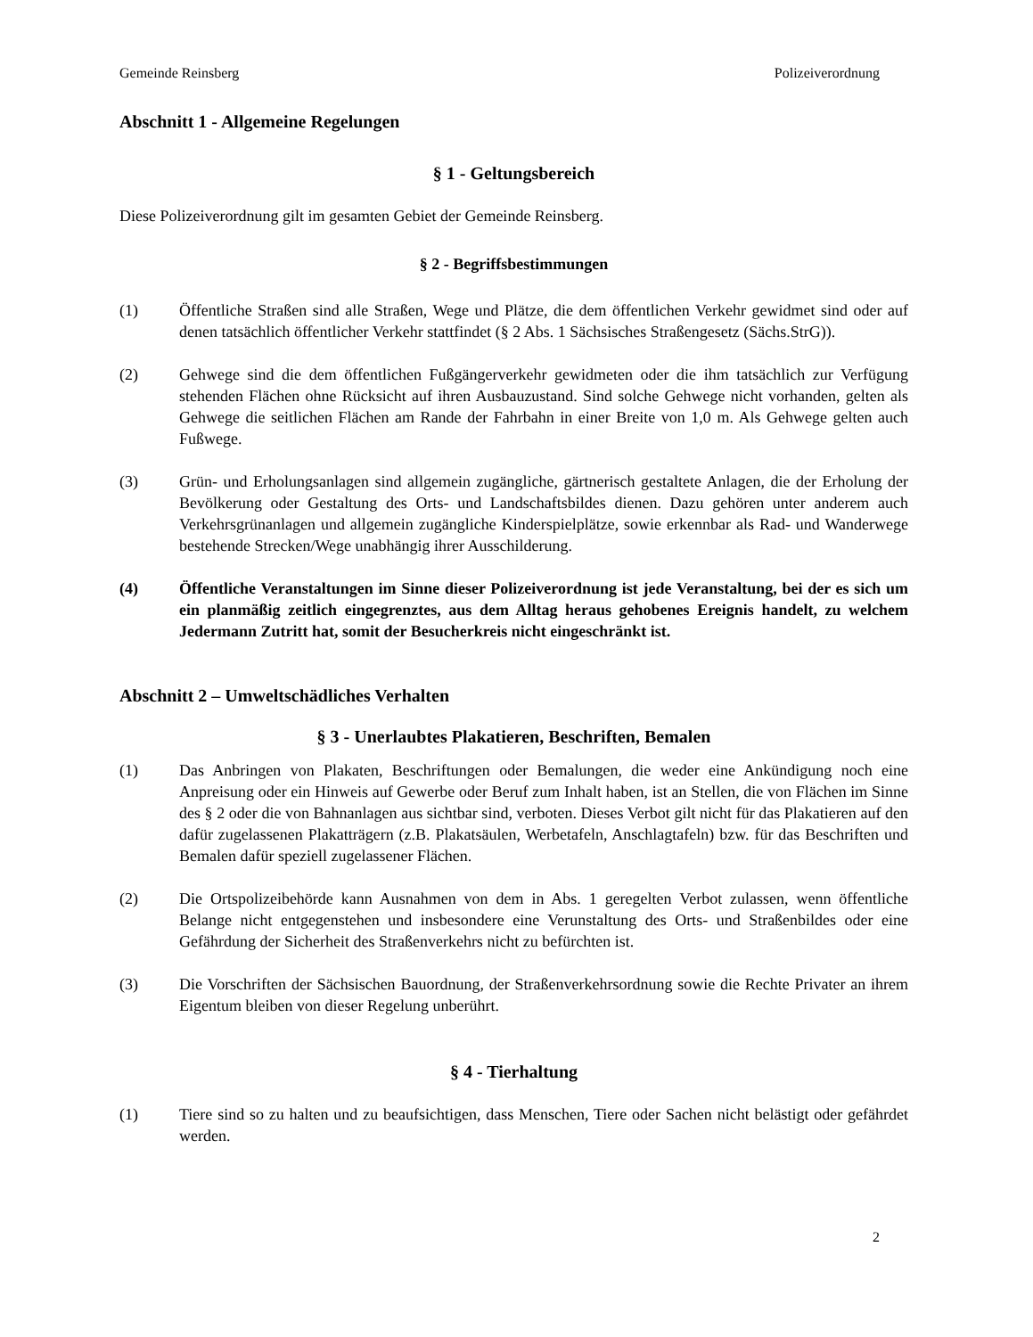Gemeinde Reinsberg Polizeiverordnung
Abschnitt 1 - Allgemeine Regelungen
§ 1 - Geltungsbereich
Diese Polizeiverordnung gilt im gesamten Gebiet der Gemeinde Reinsberg.
§ 2 - Begriffsbestimmungen
(1) Öffentliche Straßen sind alle Straßen, Wege und Plätze, die dem öffentlichen Verkehr gewidmet sind oder auf denen tatsächlich öffentlicher Verkehr stattfindet (§ 2 Abs. 1 Sächsisches Straßengesetz (Sächs.StrG)).
(2) Gehwege sind die dem öffentlichen Fußgängerverkehr gewidmeten oder die ihm tatsächlich zur Verfügung stehenden Flächen ohne Rücksicht auf ihren Ausbauzustand. Sind solche Gehwege nicht vorhanden, gelten als Gehwege die seitlichen Flächen am Rande der Fahrbahn in einer Breite von 1,0 m. Als Gehwege gelten auch Fußwege.
(3) Grün- und Erholungsanlagen sind allgemein zugängliche, gärtnerisch gestaltete Anlagen, die der Erholung der Bevölkerung oder Gestaltung des Orts- und Landschaftsbildes dienen. Dazu gehören unter anderem auch Verkehrsgrünanlagen und allgemein zugängliche Kinderspielplätze, sowie erkennbar als Rad- und Wanderwege bestehende Strecken/Wege unabhängig ihrer Ausschilderung.
(4) Öffentliche Veranstaltungen im Sinne dieser Polizeiverordnung ist jede Veranstaltung, bei der es sich um ein planmäßig zeitlich eingegrenztes, aus dem Alltag heraus gehobenes Ereignis handelt, zu welchem Jedermann Zutritt hat, somit der Besucherkreis nicht eingeschränkt ist.
Abschnitt 2 – Umweltschädliches Verhalten
§ 3 - Unerlaubtes Plakatieren, Beschriften, Bemalen
(1) Das Anbringen von Plakaten, Beschriftungen oder Bemalungen, die weder eine Ankündigung noch eine Anpreisung oder ein Hinweis auf Gewerbe oder Beruf zum Inhalt haben, ist an Stellen, die von Flächen im Sinne des § 2 oder die von Bahnanlagen aus sichtbar sind, verboten. Dieses Verbot gilt nicht für das Plakatieren auf den dafür zugelassenen Plakatträgern (z.B. Plakatsäulen, Werbetafeln, Anschlagtafeln) bzw. für das Beschriften und Bemalen dafür speziell zugelassener Flächen.
(2) Die Ortspolizeibehörde kann Ausnahmen von dem in Abs. 1 geregelten Verbot zulassen, wenn öffentliche Belange nicht entgegenstehen und insbesondere eine Verunstaltung des Orts- und Straßenbildes oder eine Gefährdung der Sicherheit des Straßenverkehrs nicht zu befürchten ist.
(3) Die Vorschriften der Sächsischen Bauordnung, der Straßenverkehrsordnung sowie die Rechte Privater an ihrem Eigentum bleiben von dieser Regelung unberührt.
§ 4 - Tierhaltung
(1) Tiere sind so zu halten und zu beaufsichtigen, dass Menschen, Tiere oder Sachen nicht belästigt oder gefährdet werden.
2